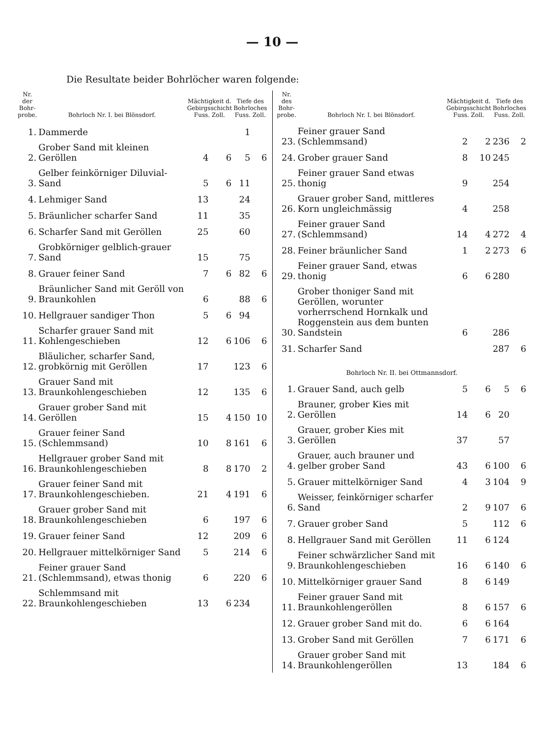— 10 —
Die Resultate beider Bohrlöcher waren folgende:
| Nr. der Bohr-probe. | Bohrloch Nr. I. bei Blönsdorf. | Mächtigkeit d. Gebirgsschicht Fuss. Zoll. | | Tiefe des Bohrloches Fuss. Zoll. | |
| --- | --- | --- | --- | --- | --- |
| 1. | Dammerde | | | 1 | |
| 2. | Grober Sand mit kleinen Geröllen | 4 | 6 | 5 | 6 |
| 3. | Gelber feinkörniger Diluvial-Sand | 5 | 6 | 11 | |
| 4. | Lehmiger Sand | 13 | | 24 | |
| 5. | Bräunlicher scharfer Sand | 11 | | 35 | |
| 6. | Scharfer Sand mit Geröllen | 25 | | 60 | |
| 7. | Grobkörniger gelblich-grauer Sand | 15 | | 75 | |
| 8. | Grauer feiner Sand | 7 | 6 | 82 | 6 |
| 9. | Bräunlicher Sand mit Geröll von Braunkohlen | 6 | | 88 | 6 |
| 10. | Hellgrauer sandiger Thon | 5 | 6 | 94 | |
| 11. | Scharfer grauer Sand mit Kohlengeschieben | 12 | 6 | 106 | 6 |
| 12. | Bläulicher, scharfer Sand, grobkörnig mit Geröllen | 17 | | 123 | 6 |
| 13. | Grauer Sand mit Braunkohlengeschieben | 12 | | 135 | 6 |
| 14. | Grauer grober Sand mit Geröllen | 15 | 4 | 150 | 10 |
| 15. | Grauer feiner Sand (Schlemmsand) | 10 | 8 | 161 | 6 |
| 16. | Hellgrauer grober Sand mit Braunkohlengeschieben | 8 | 8 | 170 | 2 |
| 17. | Grauer feiner Sand mit Braunkohlengeschieben. | 21 | 4 | 191 | 6 |
| 18. | Grauer grober Sand mit Braunkohlengeschieben | 6 | | 197 | 6 |
| 19. | Grauer feiner Sand | 12 | | 209 | 6 |
| 20. | Hellgrauer mittelkörniger Sand | 5 | | 214 | 6 |
| 21. | Feiner grauer Sand (Schlemmsand), etwas thonig | 6 | | 220 | 6 |
| 22. | Schlemmsand mit Braunkohlengeschieben | 13 | 6 | 234 | |
| Nr. des Bohr-probe. | Bohrloch Nr. I. bei Blönsdorf. | Mächtigkeit d. Gebirgsschicht Fuss. Zoll. | | Tiefe des Bohrloches Fuss. Zoll. | |
| --- | --- | --- | --- | --- | --- |
| 23. | Feiner grauer Sand (Schlemmsand) | 2 | 2 | 236 | 2 |
| 24. | Grober grauer Sand | 8 | 10 | 245 | |
| 25. | Feiner grauer Sand etwas thonig | 9 | | 254 | |
| 26. | Grauer grober Sand, mittleres Korn ungleichmässig | 4 | | 258 | |
| 27. | Feiner grauer Sand (Schlemmsand) | 14 | 4 | 272 | 4 |
| 28. | Feiner bräunlicher Sand | 1 | 2 | 273 | 6 |
| 29. | Feiner grauer Sand, etwas thonig | 6 | 6 | 280 | |
| 30. | Grober thoniger Sand mit Geröllen, worunter vorherrschend Hornkalk und Roggenstein aus dem bunten Sandstein | 6 | | 286 | |
| 31. | Scharfer Sand | | | 287 | 6 |
| Bohrloch Nr. II. bei Ottmannsdorf. | | | | | |
| 1. | Grauer Sand, auch gelb | 5 | 6 | 5 | 6 |
| 2. | Brauner, grober Kies mit Geröllen | 14 | 6 | 20 | |
| 3. | Grauer, grober Kies mit Geröllen | 37 | | 57 | |
| 4. | Grauer, auch brauner und gelber grober Sand | 43 | 6 | 100 | 6 |
| 5. | Grauer mittelkörniger Sand | 4 | 3 | 104 | 9 |
| 6. | Weisser, feinkörniger scharfer Sand | 2 | 9 | 107 | 6 |
| 7. | Grauer grober Sand | 5 | | 112 | 6 |
| 8. | Hellgrauer Sand mit Geröllen | 11 | 6 | 124 | |
| 9. | Feiner schwärzlicher Sand mit Braunkohlengeschieben | 16 | 6 | 140 | 6 |
| 10. | Mittelkörniger grauer Sand | 8 | 6 | 149 | |
| 11. | Feiner grauer Sand mit Braunkohlengeröllen | 8 | 6 | 157 | 6 |
| 12. | Grauer grober Sand mit do. | 6 | 6 | 164 | |
| 13. | Grober Sand mit Geröllen | 7 | 6 | 171 | 6 |
| 14. | Grauer grober Sand mit Braunkohlengeröllen | 13 | | 184 | 6 |